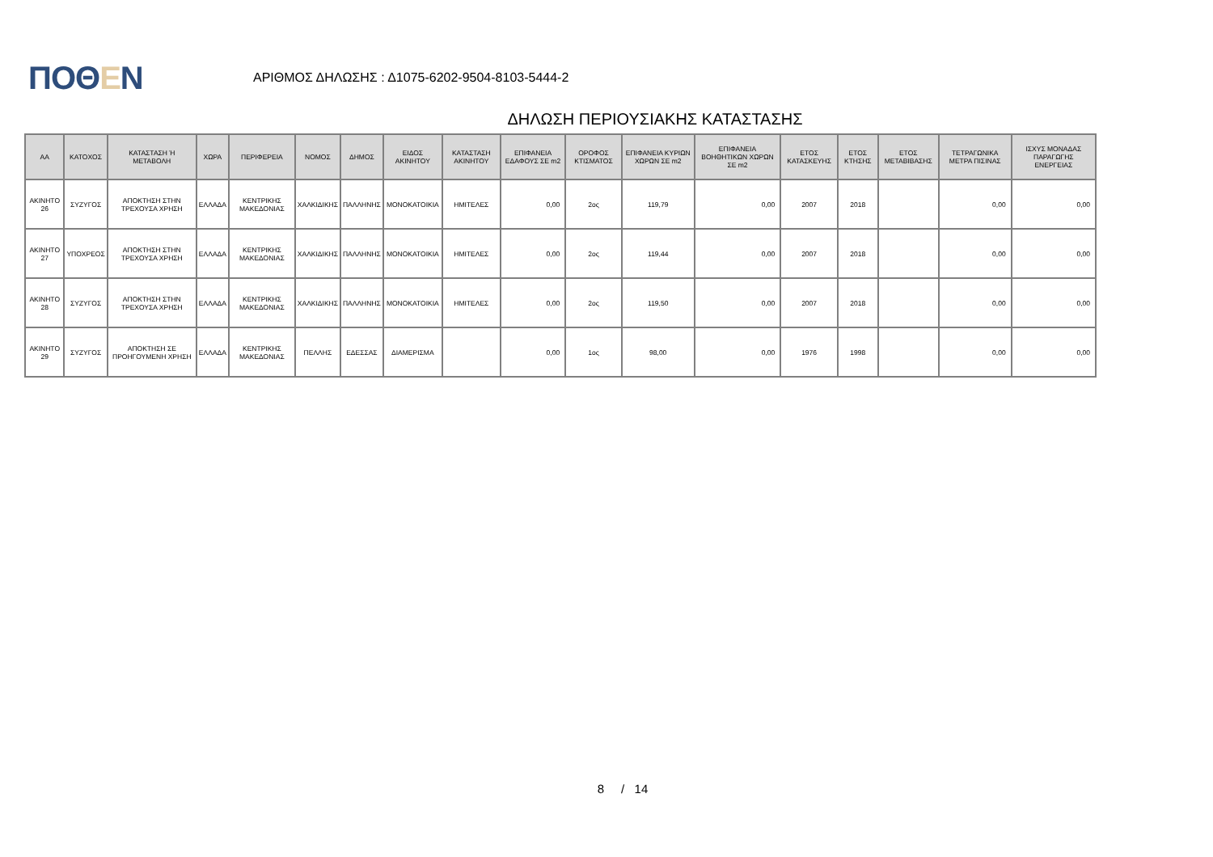ΠΟΘΕΝ
ΑΡΙΘΜΟΣ ΔΗΛΩΣΗΣ : Δ1075-6202-9504-8103-5444-2
ΔΗΛΩΣΗ ΠΕΡΙΟΥΣΙΑΚΗΣ ΚΑΤΑΣΤΑΣΗΣ
| ΑΑ | ΚΑΤΟΧΟΣ | ΚΑΤΑΣΤΑΣΗ Ή ΜΕΤΑΒΟΛΗ | ΧΩΡΑ | ΠΕΡΙΦΕΡΕΙΑ | ΝΟΜΟΣ | ΔΗΜΟΣ | ΕΙΔΟΣ ΑΚΙΝΗΤΟΥ | ΚΑΤΑΣΤΑΣΗ ΑΚΙΝΗΤΟΥ | ΕΠΙΦΑΝΕΙΑ ΕΔΑΦΟΥΣ ΣΕ m2 | ΟΡΟΦΟΣ ΚΤΙΣΜΑΤΟΣ | ΕΠΙΦΑΝΕΙΑ ΚΥΡΙΩΝ ΧΩΡΩΝ ΣΕ m2 | ΕΠΙΦΑΝΕΙΑ ΒΟΗΘΗΤΙΚΩΝ ΧΩΡΩΝ ΣΕ m2 | ΕΤΟΣ ΚΑΤΑΣΚΕΥΗΣ | ΕΤΟΣ ΚΤΗΣΗΣ | ΕΤΟΣ ΜΕΤΑΒΙΒΑΣΗΣ | ΤΕΤΡΑΓΩΝΙΚΑ ΜΕΤΡΑ ΠΙΣΙΝΑΣ | ΙΣΧΥΣ ΜΟΝΑΔΑΣ ΠΑΡΑΓΩΓΗΣ ΕΝΕΡΓΕΙΑΣ |
| --- | --- | --- | --- | --- | --- | --- | --- | --- | --- | --- | --- | --- | --- | --- | --- | --- | --- |
| ΑΚΙΝΗΤΟ 26 | ΣΥΖΥΓΟΣ | ΑΠΟΚΤΗΣΗ ΣΤΗΝ ΤΡΕΧΟΥΣΑ ΧΡΗΣΗ | ΕΛΛΑΔΑ | ΚΕΝΤΡΙΚΗΣ ΜΑΚΕΔΟΝΙΑΣ | ΧΑΛΚΙΔΙΚΗΣ | ΠΑΛΛΗΝΗΣ | ΜΟΝΟΚΑΤΟΙΚΙΑ | ΗΜΙΤΕΛΕΣ | 0,00 | 2ος | 119,79 | 0,00 | 2007 | 2018 | | 0,00 | 0,00 |
| ΑΚΙΝΗΤΟ 27 | ΥΠΟΧΡΕΟΣ | ΑΠΟΚΤΗΣΗ ΣΤΗΝ ΤΡΕΧΟΥΣΑ ΧΡΗΣΗ | ΕΛΛΑΔΑ | ΚΕΝΤΡΙΚΗΣ ΜΑΚΕΔΟΝΙΑΣ | ΧΑΛΚΙΔΙΚΗΣ | ΠΑΛΛΗΝΗΣ | ΜΟΝΟΚΑΤΟΙΚΙΑ | ΗΜΙΤΕΛΕΣ | 0,00 | 2ος | 119,44 | 0,00 | 2007 | 2018 | | 0,00 | 0,00 |
| ΑΚΙΝΗΤΟ 28 | ΣΥΖΥΓΟΣ | ΑΠΟΚΤΗΣΗ ΣΤΗΝ ΤΡΕΧΟΥΣΑ ΧΡΗΣΗ | ΕΛΛΑΔΑ | ΚΕΝΤΡΙΚΗΣ ΜΑΚΕΔΟΝΙΑΣ | ΧΑΛΚΙΔΙΚΗΣ | ΠΑΛΛΗΝΗΣ | ΜΟΝΟΚΑΤΟΙΚΙΑ | ΗΜΙΤΕΛΕΣ | 0,00 | 2ος | 119,50 | 0,00 | 2007 | 2018 | | 0,00 | 0,00 |
| ΑΚΙΝΗΤΟ 29 | ΣΥΖΥΓΟΣ | ΑΠΟΚΤΗΣΗ ΣΕ ΠΡΟΗΓΟΥΜΕΝΗ ΧΡΗΣΗ | ΕΛΛΑΔΑ | ΚΕΝΤΡΙΚΗΣ ΜΑΚΕΔΟΝΙΑΣ | ΠΕΛΛΗΣ | ΕΔΕΣΣΑΣ | ΔΙΑΜΕΡΙΣΜΑ | | 0,00 | 1ος | 98,00 | 0,00 | 1976 | 1998 | | 0,00 | 0,00 |
8 / 14